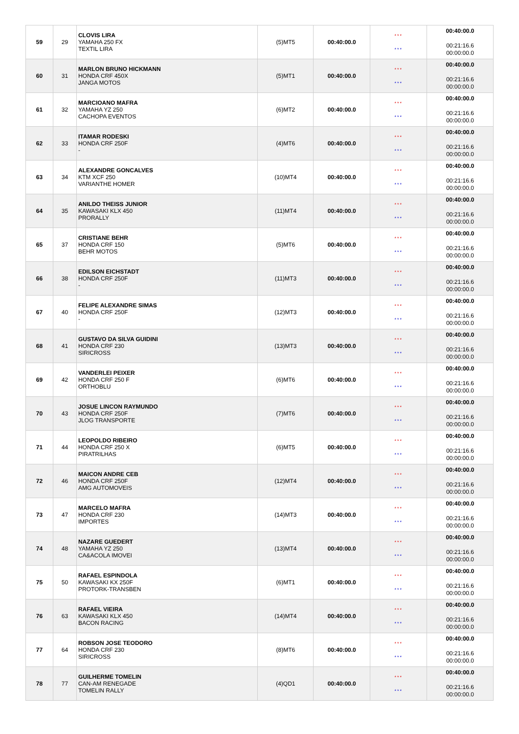| 59 | 29 | CLOVIS LIRA YAMAHA 250 FX TEXTIL LIRA | (5)MT5 | 00:40:00.0 | *** *** | 00:40:00.0 00:21:16.6 00:00:00.0 |
| 60 | 31 | MARLON BRUNO HICKMANN HONDA CRF 450X JANGA MOTOS | (5)MT1 | 00:40:00.0 | *** *** | 00:40:00.0 00:21:16.6 00:00:00.0 |
| 61 | 32 | MARCIOANO MAFRA YAMAHA YZ 250 CACHOPA EVENTOS | (6)MT2 | 00:40:00.0 | *** *** | 00:40:00.0 00:21:16.6 00:00:00.0 |
| 62 | 33 | ITAMAR RODESKI HONDA CRF 250F - | (4)MT6 | 00:40:00.0 | *** *** | 00:40:00.0 00:21:16.6 00:00:00.0 |
| 63 | 34 | ALEXANDRE GONCALVES KTM XCF 250 VARIANTHE HOMER | (10)MT4 | 00:40:00.0 | *** *** | 00:40:00.0 00:21:16.6 00:00:00.0 |
| 64 | 35 | ANILDO THEISS JUNIOR KAWASAKI KLX 450 PRORALLY | (11)MT4 | 00:40:00.0 | *** *** | 00:40:00.0 00:21:16.6 00:00:00.0 |
| 65 | 37 | CRISTIANE BEHR HONDA CRF 150 BEHR MOTOS | (5)MT6 | 00:40:00.0 | *** *** | 00:40:00.0 00:21:16.6 00:00:00.0 |
| 66 | 38 | EDILSON EICHSTADT HONDA CRF 250F - | (11)MT3 | 00:40:00.0 | *** *** | 00:40:00.0 00:21:16.6 00:00:00.0 |
| 67 | 40 | FELIPE ALEXANDRE SIMAS HONDA CRF 250F - | (12)MT3 | 00:40:00.0 | *** *** | 00:40:00.0 00:21:16.6 00:00:00.0 |
| 68 | 41 | GUSTAVO DA SILVA GUIDINI HONDA CRF 230 SIRICROSS | (13)MT3 | 00:40:00.0 | *** *** | 00:40:00.0 00:21:16.6 00:00:00.0 |
| 69 | 42 | VANDERLEI PEIXER HONDA CRF 250 F ORTHOBLU | (6)MT6 | 00:40:00.0 | *** *** | 00:40:00.0 00:21:16.6 00:00:00.0 |
| 70 | 43 | JOSUE LINCON RAYMUNDO HONDA CRF 250F JLOG TRANSPORTE | (7)MT6 | 00:40:00.0 | *** *** | 00:40:00.0 00:21:16.6 00:00:00.0 |
| 71 | 44 | LEOPOLDO RIBEIRO HONDA CRF 250 X PIRATRILHAS | (6)MT5 | 00:40:00.0 | *** *** | 00:40:00.0 00:21:16.6 00:00:00.0 |
| 72 | 46 | MAICON ANDRE CEB HONDA CRF 250F AMG AUTOMOVEIS | (12)MT4 | 00:40:00.0 | *** *** | 00:40:00.0 00:21:16.6 00:00:00.0 |
| 73 | 47 | MARCELO MAFRA HONDA CRF 230 IMPORTES | (14)MT3 | 00:40:00.0 | *** *** | 00:40:00.0 00:21:16.6 00:00:00.0 |
| 74 | 48 | NAZARE GUEDERT YAMAHA YZ 250 CA&ACOLA IMOVEI | (13)MT4 | 00:40:00.0 | *** *** | 00:40:00.0 00:21:16.6 00:00:00.0 |
| 75 | 50 | RAFAEL ESPINDOLA KAWASAKI KX 250F PROTORK-TRANSBEN | (6)MT1 | 00:40:00.0 | *** *** | 00:40:00.0 00:21:16.6 00:00:00.0 |
| 76 | 63 | RAFAEL VIEIRA KAWASAKI KLX 450 BACON RACING | (14)MT4 | 00:40:00.0 | *** *** | 00:40:00.0 00:21:16.6 00:00:00.0 |
| 77 | 64 | ROBSON JOSE TEODORO HONDA CRF 230 SIRICROSS | (8)MT6 | 00:40:00.0 | *** *** | 00:40:00.0 00:21:16.6 00:00:00.0 |
| 78 | 77 | GUILHERME TOMELIN CAN-AM RENEGADE TOMELIN RALLY | (4)QD1 | 00:40:00.0 | *** *** | 00:40:00.0 00:21:16.6 00:00:00.0 |